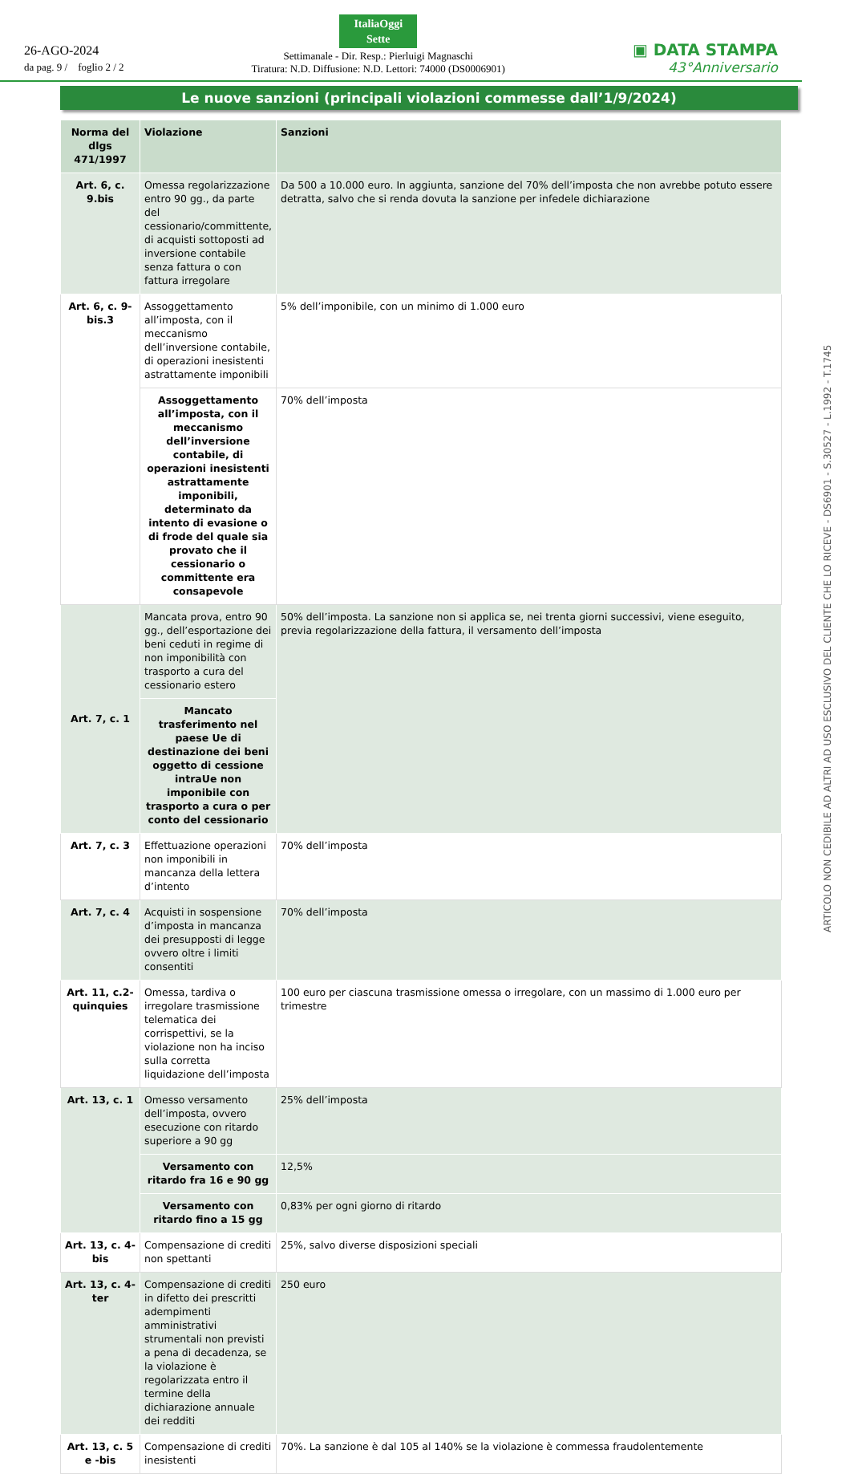26-AGO-2024
da pag. 9 / foglio 2 / 2
ItaliaOggi
Sette
Settimanale - Dir. Resp.: Pierluigi Magnaschi
Tiratura: N.D. Diffusione: N.D. Lettori: 74000 (DS0006901)
▣ DATA STAMPA
43°Anniversario
Le nuove sanzioni (principali violazioni commesse dall’1/9/2024)
| Norma del dlgs 471/1997 | Violazione | Sanzioni |
| --- | --- | --- |
| Art. 6, c. 9.bis | Omessa regolarizzazione entro 90 gg., da parte del cessionario/committente, di acquisti sottoposti ad inversione contabile senza fattura o con fattura irregolare | Da 500 a 10.000 euro. In aggiunta, sanzione del 70% dell’imposta che non avrebbe potuto essere detratta, salvo che si renda dovuta la sanzione per infedele dichiarazione |
| Art. 6, c. 9-bis.3 | Assoggettamento all’imposta, con il meccanismo dell’inversione contabile, di operazioni inesistenti astrattamente imponibili | 5% dell’imponibile, con un minimo di 1.000 euro |
| | Assoggettamento all’imposta, con il meccanismo dell’inversione contabile, di operazioni inesistenti astrattamente imponibili, determinato da intento di evasione o di frode del quale sia provato che il cessionario o committente era consapevole | 70% dell’imposta |
| Art. 7, c. 1 | Mancata prova, entro 90 gg., dell’esportazione dei beni ceduti in regime di non imponibilità con trasporto a cura del cessionario estero | 50% dell’imposta. La sanzione non si applica se, nei trenta giorni successivi, viene eseguito, previa regolarizzazione della fattura, il versamento dell’imposta |
| | Mancato trasferimento nel paese Ue di destinazione dei beni oggetto di cessione intraUe non imponibile con trasporto a cura o per conto del cessionario | |
| Art. 7, c. 3 | Effettuazione operazioni non imponibili in mancanza della lettera d’intento | 70% dell’imposta |
| Art. 7, c. 4 | Acquisti in sospensione d’imposta in mancanza dei presupposti di legge ovvero oltre i limiti consentiti | 70% dell’imposta |
| Art. 11, c.2-quinquies | Omessa, tardiva o irregolare trasmissione telematica dei corrispettivi, se la violazione non ha inciso sulla corretta liquidazione dell’imposta | 100 euro per ciascuna trasmissione omessa o irregolare, con un massimo di 1.000 euro per trimestre |
| Art. 13, c. 1 | Omesso versamento dell’imposta, ovvero esecuzione con ritardo superiore a 90 gg | 25% dell’imposta |
| | Versamento con ritardo fra 16 e 90 gg | 12,5% |
| | Versamento con ritardo fino a 15 gg | 0,83% per ogni giorno di ritardo |
| Art. 13, c. 4-bis | Compensazione di crediti non spettanti | 25%, salvo diverse disposizioni speciali |
| Art. 13, c. 4-ter | Compensazione di crediti in difetto dei prescritti adempimenti amministrativi strumentali non previsti a pena di decadenza, se la violazione è regolarizzata entro il termine della dichiarazione annuale dei redditi | 250 euro |
| Art. 13, c. 5 e -bis | Compensazione di crediti inesistenti | 70%. La sanzione è dal 105 al 140% se la violazione è commessa fraudolentemente |
ARTICOLO NON CEDIBILE AD ALTRI AD USO ESCLUSIVO DEL CLIENTE CHE LO RICEVE - DS6901 - S.30527 - L.1992 - T.1745